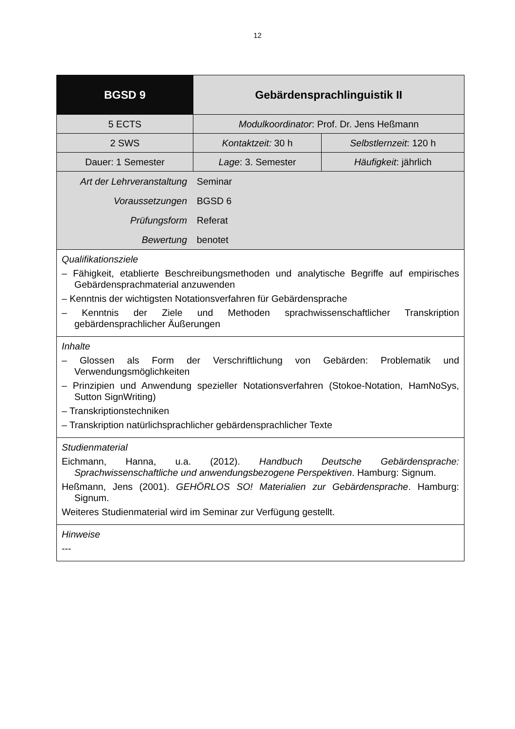12
| BGSD 9 | Gebärdensprachlinguistik II | |
| 5 ECTS | Modulkoordinator : Prof. Dr. Jens Heßmann | |
| 2 SWS | Kontaktzeit: 30 h | Selbstlernzeit : 120 h |
| Dauer: 1 Semester | Lage : 3. Semester | Häufigkeit : jährlich |
| / Art der Lehrveranstaltung / Seminar / / Voraussetzungen / BGSD 6 / / Prüfungsform / Referat / / Bewertung / benotet / | | |
| Qualifikationsziele – Fähigkeit, etablierte Beschreibungsmethoden und analytische Begriffe auf empirisches Gebärdensprachmaterial anzuwenden – Kenntnis der wichtigsten Notationsverfahren für Gebärdensprache – Kenntnis der Ziele und Methoden sprachwissenschaftlicher Transkription gebärdensprachlicher Äußerungen | | |
| Inhalte – Glossen als Form der Verschriftlichung von Gebärden: Problematik und Verwendungsmöglichkeiten – Prinzipien und Anwendung spezieller Notationsverfahren (Stokoe-Notation, HamNoSys, Sutton SignWriting) – Transkriptionstechniken – Transkription natürlichsprachlicher gebärdensprachlicher Texte | | |
| Studienmaterial Eichmann, Hanna, u.a. (2012). Handbuch Deutsche Gebärdensprache: Sprachwissenschaftliche und anwendungsbezogene Perspektiven . Hamburg: Signum. Heßmann, Jens (2001). GEHÖRLOS SO! Materialien zur Gebärdensprache . Hamburg: Signum. Weiteres Studienmaterial wird im Seminar zur Verfügung gestellt. | | |
| Hinweise --- | | |